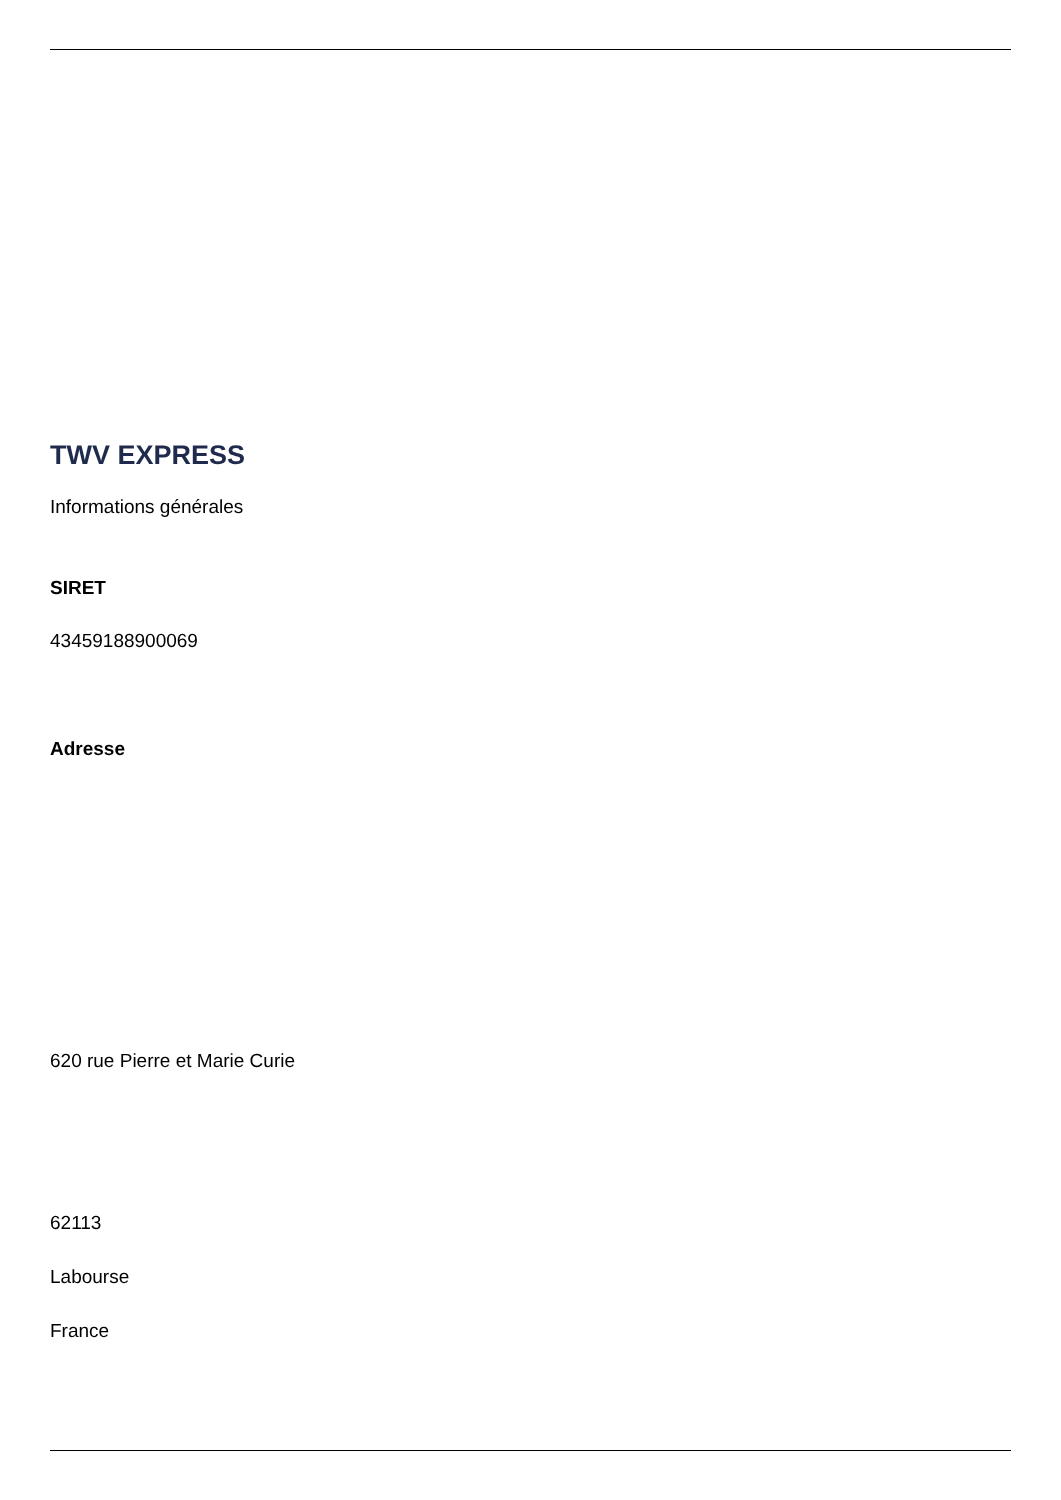TWV EXPRESS
Informations générales
SIRET
43459188900069
Adresse
620 rue Pierre et Marie Curie
62113
Labourse
France